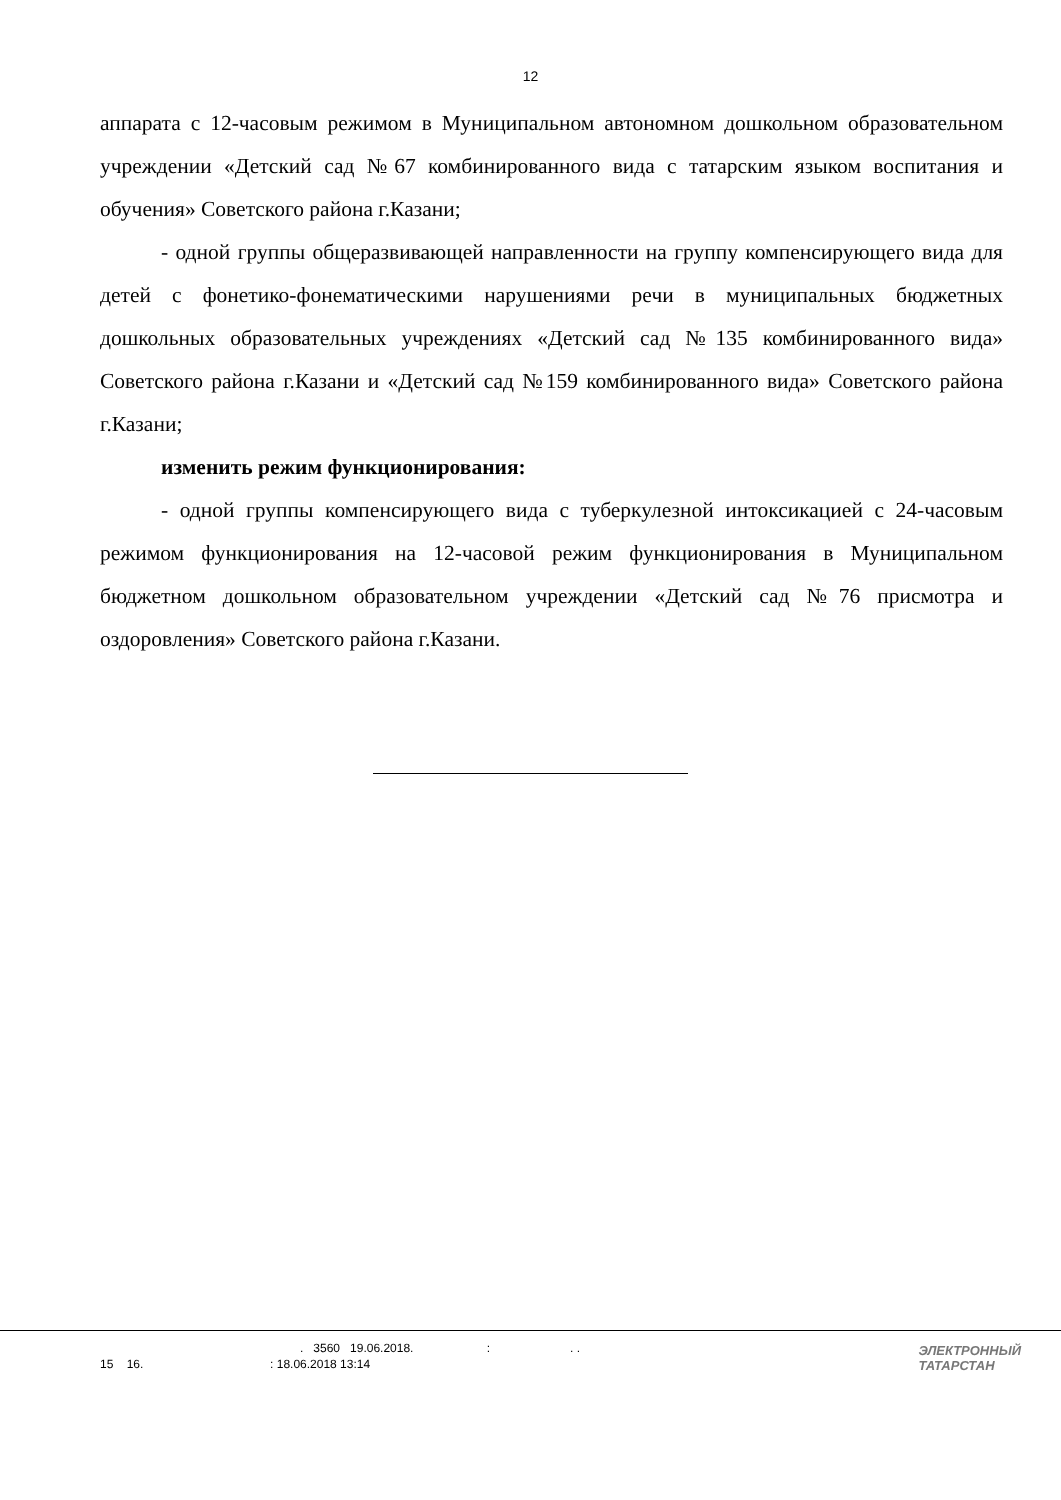12
аппарата с 12-часовым режимом в Муниципальном автономном дошкольном образовательном учреждении «Детский сад №67 комбинированного вида с татарским языком воспитания и обучения» Советского района г.Казани;
- одной группы общеразвивающей направленности на группу компенсирующего вида для детей с фонетико-фонематическими нарушениями речи в муниципальных бюджетных дошкольных образовательных учреждениях «Детский сад №135 комбинированного вида» Советского района г.Казани и «Детский сад №159 комбинированного вида» Советского района г.Казани;
изменить режим функционирования:
- одной группы компенсирующего вида с туберкулезной интоксикацией с 24-часовым режимом функционирования на 12-часовой режим функционирования в Муниципальном бюджетном дошкольном образовательном учреждении «Детский сад №76 присмотра и оздоровления» Советского района г.Казани.
. 3560 19.06.2018. : . .
15 16. : 18.06.2018 13:14
ЭЛЕКТРОННЫЙ
ТАТАРСТАН